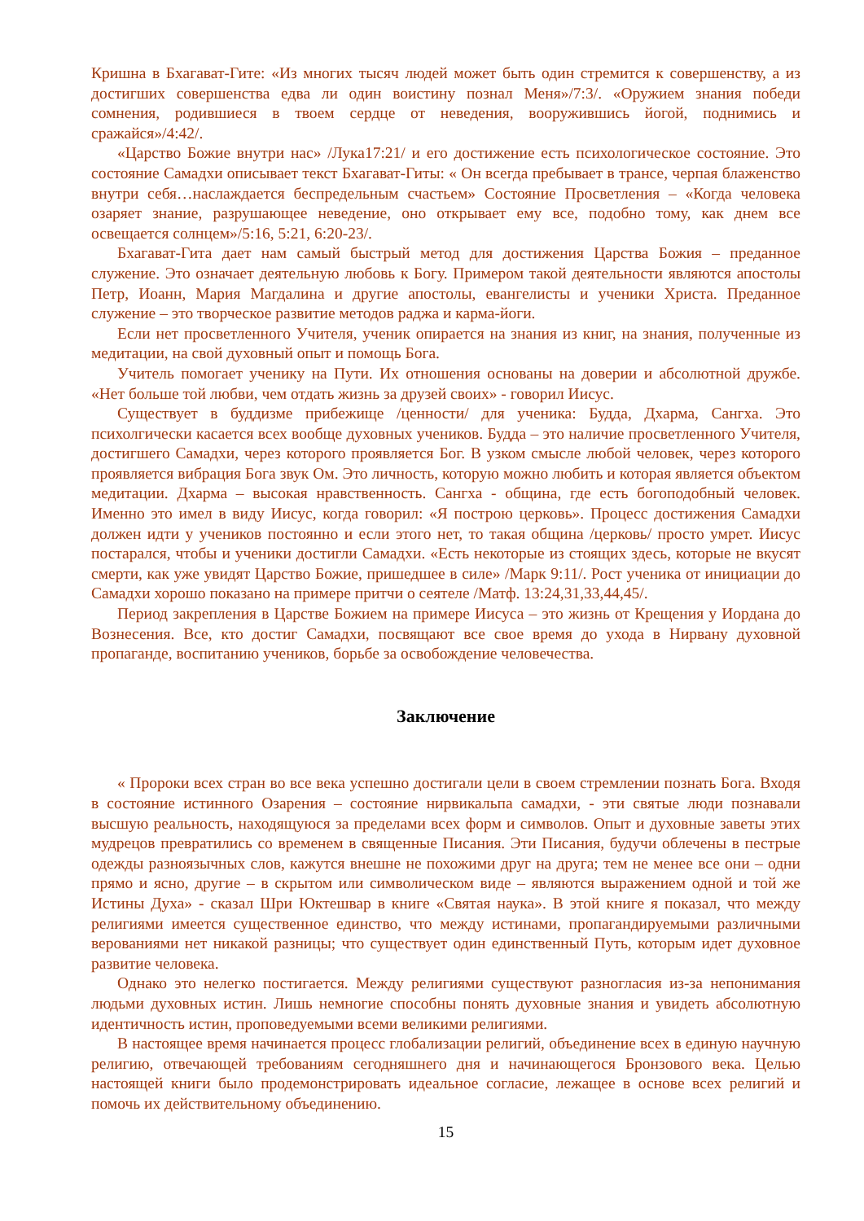Кришна в Бхагават-Гите: «Из многих тысяч людей может быть один стремится к совершенству, а из достигших совершенства едва ли один воистину познал Меня»/7:3/. «Оружием знания победи сомнения, родившиеся в твоем сердце от неведения, вооружившись йогой, поднимись и сражайся»/4:42/.
«Царство Божие внутри нас» /Лука17:21/ и его достижение есть психологическое состояние. Это состояние Самадхи описывает текст Бхагават-Гиты: « Он всегда пребывает в трансе, черпая блаженство внутри себя…наслаждается беспредельным счастьем» Состояние Просветления – «Когда человека озаряет знание, разрушающее неведение, оно открывает ему все, подобно тому, как днем все освещается солнцем»/5:16, 5:21, 6:20-23/.
Бхагават-Гита дает нам самый быстрый метод для достижения Царства Божия – преданное служение. Это означает деятельную любовь к Богу. Примером такой деятельности являются апостолы Петр, Иоанн, Мария Магдалина и другие апостолы, евангелисты и ученики Христа. Преданное служение – это творческое развитие методов раджа и карма-йоги.
Если нет просветленного Учителя, ученик опирается на знания из книг, на знания, полученные из медитации, на свой духовный опыт и помощь Бога.
Учитель помогает ученику на Пути. Их отношения основаны на доверии и абсолютной дружбе. «Нет больше той любви, чем отдать жизнь за друзей своих» - говорил Иисус.
Существует в буддизме прибежище /ценности/ для ученика: Будда, Дхарма, Сангха. Это психолгически касается всех вообще духовных учеников. Будда – это наличие просветленного Учителя, достигшего Самадхи, через которого проявляется Бог. В узком смысле любой человек, через которого проявляется вибрация Бога звук Ом. Это личность, которую можно любить и которая является объектом медитации. Дхарма – высокая нравственность. Сангха - община, где есть богоподобный человек. Именно это имел в виду Иисус, когда говорил: «Я построю церковь». Процесс достижения Самадхи должен идти у учеников постоянно и если этого нет, то такая община /церковь/ просто умрет. Иисус постарался, чтобы и ученики достигли Самадхи. «Есть некоторые из стоящих здесь, которые не вкусят смерти, как уже увидят Царство Божие, пришедшее в силе» /Марк 9:11/. Рост ученика от инициации до Самадхи хорошо показано на примере притчи о сеятеле /Матф. 13:24,31,33,44,45/.
Период закрепления в Царстве Божием на примере Иисуса – это жизнь от Крещения у Иордана до Вознесения. Все, кто достиг Самадхи, посвящают все свое время до ухода в Нирвану духовной пропаганде, воспитанию учеников, борьбе за освобождение человечества.
Заключение
« Пророки всех стран во все века успешно достигали цели в своем стремлении познать Бога. Входя в состояние истинного Озарения – состояние нирвикальпа самадхи, - эти святые люди познавали высшую реальность, находящуюся за пределами всех форм и символов. Опыт и духовные заветы этих мудрецов превратились со временем в священные Писания. Эти Писания, будучи облечены в пестрые одежды разноязычных слов, кажутся внешне не похожими друг на друга; тем не менее все они – одни прямо и ясно, другие – в скрытом или символическом виде – являются выражением одной и той же Истины Духа» - сказал Шри Юктешвар в книге «Святая наука». В этой книге я показал, что между религиями имеется существенное единство, что между истинами, пропагандируемыми различными верованиями нет никакой разницы; что существует один единственный Путь, которым идет духовное развитие человека.
Однако это нелегко постигается. Между религиями существуют разногласия из-за непонимания людьми духовных истин. Лишь немногие способны понять духовные знания и увидеть абсолютную идентичность истин, проповедуемыми всеми великими религиями.
В настоящее время начинается процесс глобализации религий, объединение всех в единую научную религию, отвечающей требованиям сегодняшнего дня и начинающегося Бронзового века. Целью настоящей книги было продемонстрировать идеальное согласие, лежащее в основе всех религий и помочь их действительному объединению.
15